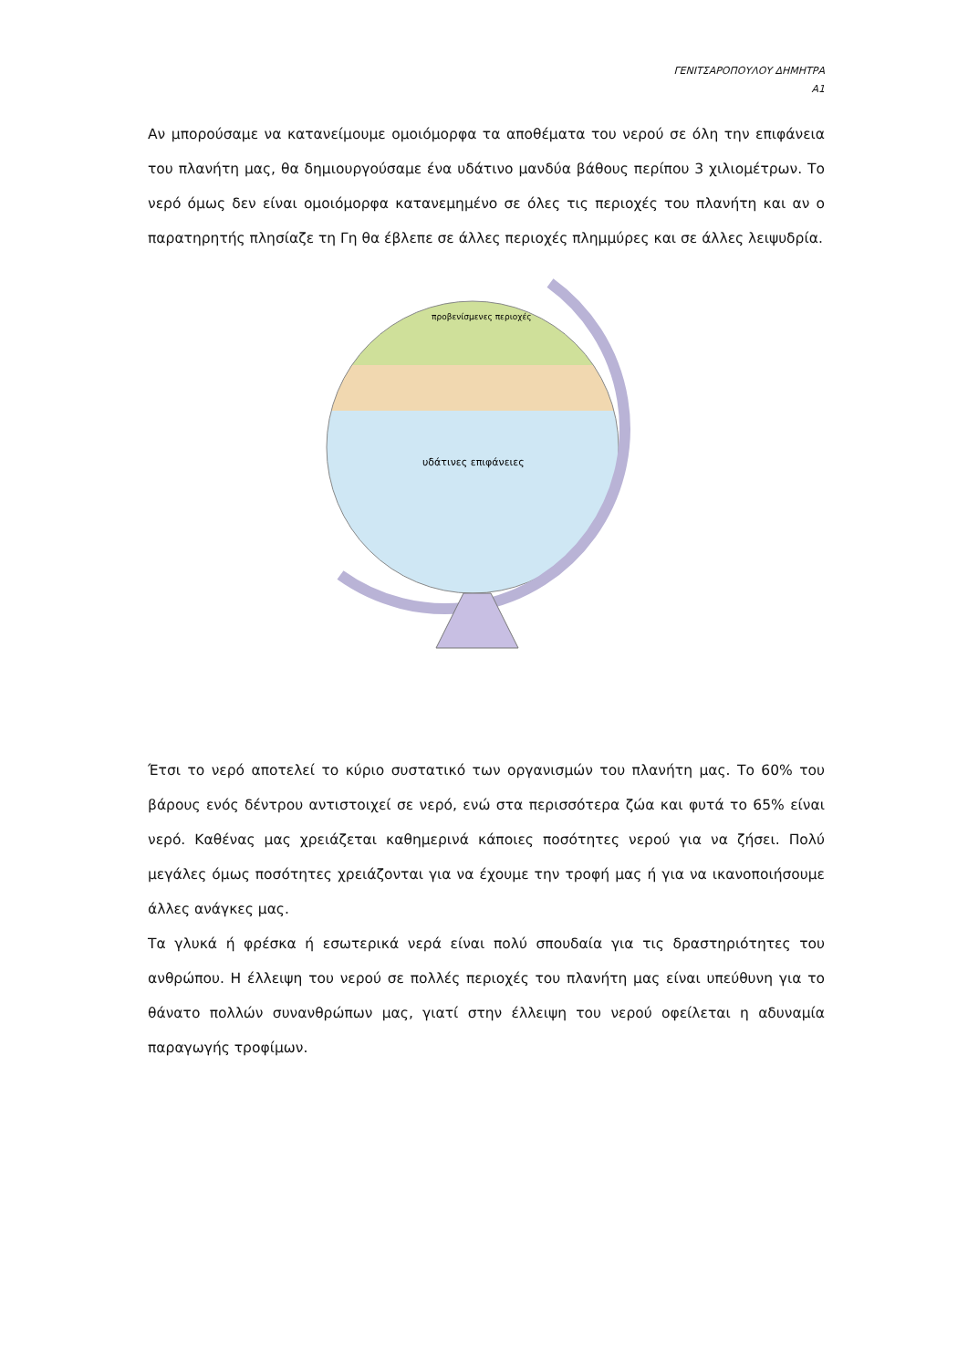ΓΕΝΙΤΣΑΡΟΠΟΥΛΟΥ ΔΗΜΗΤΡΑ
Α1
Αν μπορούσαμε να κατανείμουμε ομοιόμορφα τα αποθέματα του νερού σε όλη την επιφάνεια του πλανήτη μας, θα δημιουργούσαμε ένα υδάτινο μανδύα βάθους περίπου 3 χιλιομέτρων. Το νερό όμως δεν είναι ομοιόμορφα κατανεμημένο σε όλες τις περιοχές του πλανήτη και αν ο παρατηρητής πλησίαζε τη Γη θα έβλεπε σε άλλες περιοχές πλημμύρες και σε άλλες λειψυδρία.
προβενίσμενες περιοχές
υδάτινες επιφάνειες
Έτσι το νερό αποτελεί το κύριο συστατικό των οργανισμών του πλανήτη μας. Το 60% του βάρους ενός δέντρου αντιστοιχεί σε νερό, ενώ στα περισσότερα ζώα και φυτά το 65% είναι νερό. Καθένας μας χρειάζεται καθημερινά κάποιες ποσότητες νερού για να ζήσει. Πολύ μεγάλες όμως ποσότητες χρειάζονται για να έχουμε την τροφή μας ή για να ικανοποιήσουμε άλλες ανάγκες μας.
Τα γλυκά ή φρέσκα ή εσωτερικά νερά είναι πολύ σπουδαία για τις δραστηριότητες του ανθρώπου. Η έλλειψη του νερού σε πολλές περιοχές του πλανήτη μας είναι υπεύθυνη για το θάνατο πολλών συνανθρώπων μας, γιατί στην έλλειψη του νερού οφείλεται η αδυναμία παραγωγής τροφίμων.